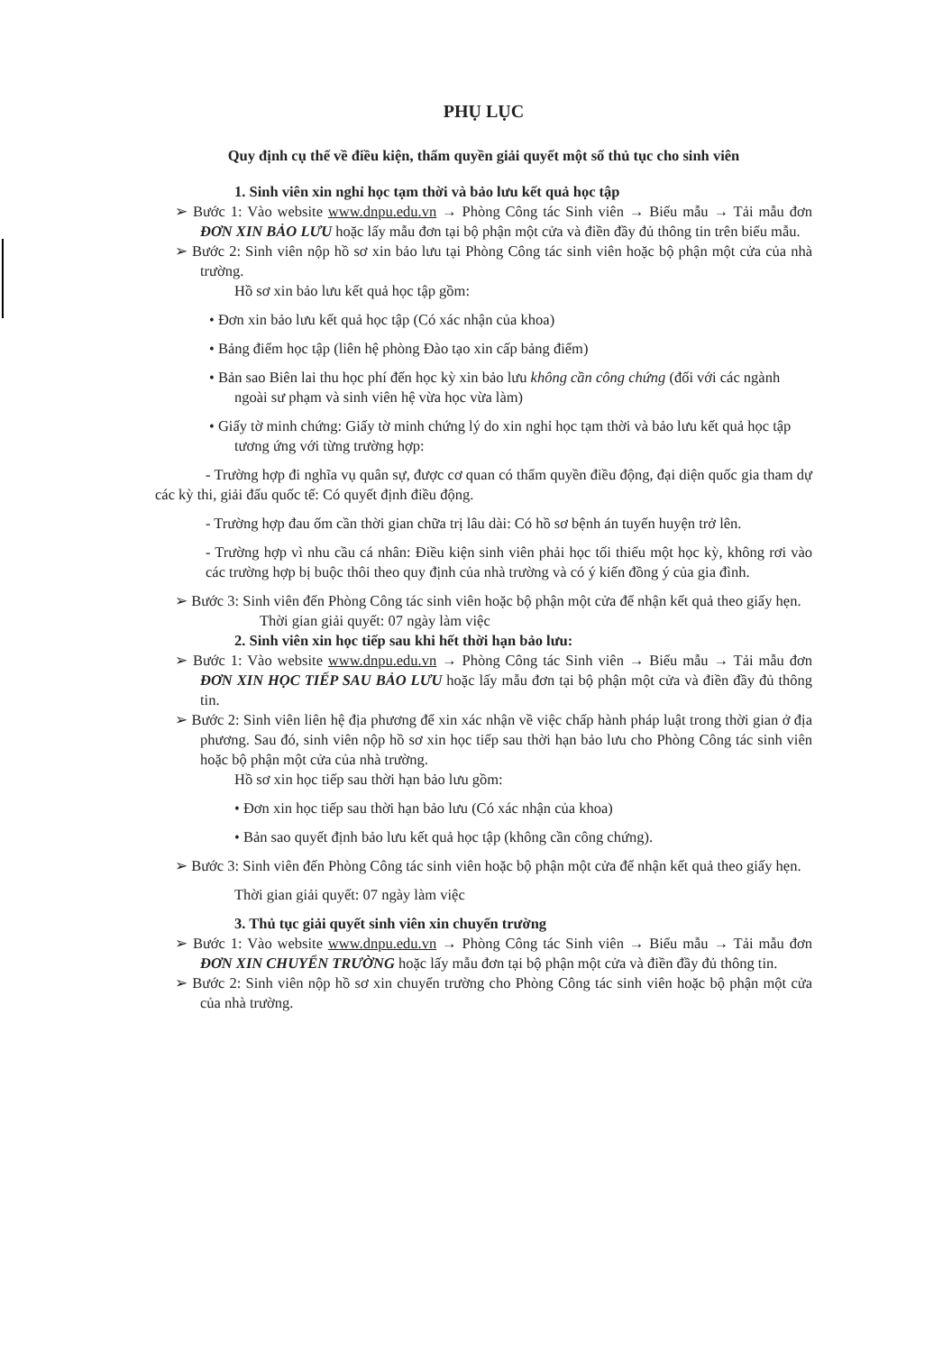PHỤ LỤC
Quy định cụ thể về điều kiện, thẩm quyền giải quyết một số thủ tục cho sinh viên
1. Sinh viên xin nghỉ học tạm thời và bảo lưu kết quả học tập
➢ Bước 1: Vào website www.dnpu.edu.vn → Phòng Công tác Sinh viên → Biểu mẫu → Tải mẫu đơn ĐƠN XIN BẢO LƯU hoặc lấy mẫu đơn tại bộ phận một cửa và điền đầy đủ thông tin trên biểu mẫu.
➢ Bước 2: Sinh viên nộp hồ sơ xin bảo lưu tại Phòng Công tác sinh viên hoặc bộ phận một cửa của nhà trường.
Hồ sơ xin bảo lưu kết quả học tập gồm:
• Đơn xin bảo lưu kết quả học tập (Có xác nhận của khoa)
• Bảng điểm học tập (liên hệ phòng Đào tạo xin cấp bảng điểm)
• Bản sao Biên lai thu học phí đến học kỳ xin bảo lưu không cần công chứng (đối với các ngành ngoài sư phạm và sinh viên hệ vừa học vừa làm)
• Giấy tờ minh chứng: Giấy tờ minh chứng lý do xin nghỉ học tạm thời và bảo lưu kết quả học tập tương ứng với từng trường hợp:
- Trường hợp đi nghĩa vụ quân sự, được cơ quan có thẩm quyền điều động, đại diện quốc gia tham dự các kỳ thi, giải đấu quốc tế: Có quyết định điều động.
- Trường hợp đau ốm cần thời gian chữa trị lâu dài: Có hồ sơ bệnh án tuyến huyện trở lên.
- Trường hợp vì nhu cầu cá nhân: Điều kiện sinh viên phải học tối thiểu một học kỳ, không rơi vào các trường hợp bị buộc thôi theo quy định của nhà trường và có ý kiến đồng ý của gia đình.
➢ Bước 3: Sinh viên đến Phòng Công tác sinh viên hoặc bộ phận một cửa để nhận kết quả theo giấy hẹn.
Thời gian giải quyết: 07 ngày làm việc
2. Sinh viên xin học tiếp sau khi hết thời hạn bảo lưu:
➢ Bước 1: Vào website www.dnpu.edu.vn → Phòng Công tác Sinh viên → Biểu mẫu → Tải mẫu đơn ĐƠN XIN HỌC TIẾP SAU BẢO LƯU hoặc lấy mẫu đơn tại bộ phận một cửa và điền đầy đủ thông tin.
➢ Bước 2: Sinh viên liên hệ địa phương để xin xác nhận về việc chấp hành pháp luật trong thời gian ở địa phương. Sau đó, sinh viên nộp hồ sơ xin học tiếp sau thời hạn bảo lưu cho Phòng Công tác sinh viên hoặc bộ phận một cửa của nhà trường.
Hồ sơ xin học tiếp sau thời hạn bảo lưu gồm:
• Đơn xin học tiếp sau thời hạn bảo lưu (Có xác nhận của khoa)
• Bản sao quyết định bảo lưu kết quả học tập (không cần công chứng).
➢ Bước 3: Sinh viên đến Phòng Công tác sinh viên hoặc bộ phận một cửa để nhận kết quả theo giấy hẹn.
Thời gian giải quyết: 07 ngày làm việc
3. Thủ tục giải quyết sinh viên xin chuyển trường
➢ Bước 1: Vào website www.dnpu.edu.vn → Phòng Công tác Sinh viên → Biểu mẫu → Tải mẫu đơn ĐƠN XIN CHUYỂN TRƯỜNG hoặc lấy mẫu đơn tại bộ phận một cửa và điền đầy đủ thông tin.
➢ Bước 2: Sinh viên nộp hồ sơ xin chuyển trường cho Phòng Công tác sinh viên hoặc bộ phận một cửa của nhà trường.